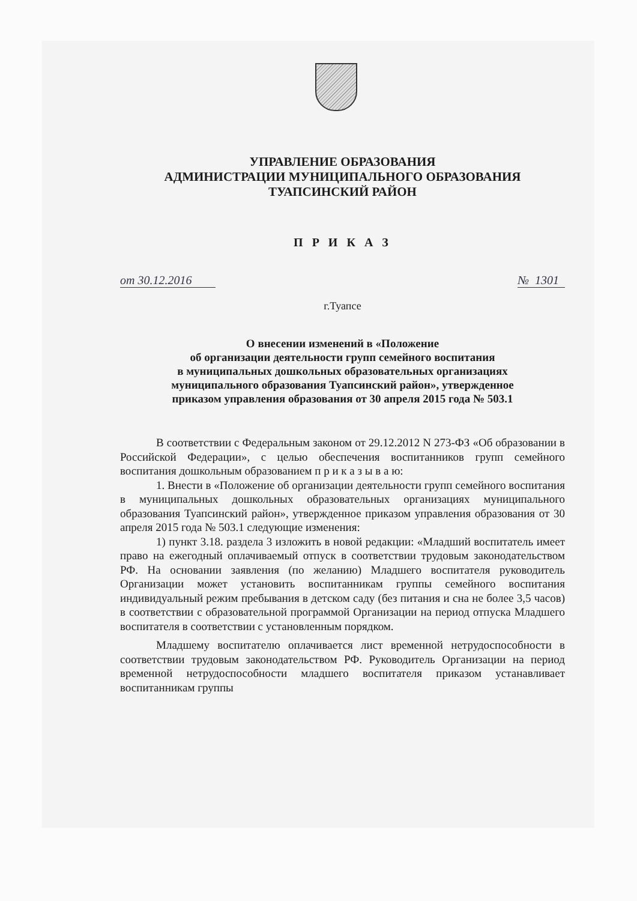УПРАВЛЕНИЕ ОБРАЗОВАНИЯ
АДМИНИСТРАЦИИ МУНИЦИПАЛЬНОГО ОБРАЗОВАНИЯ
ТУАПСИНСКИЙ РАЙОН
П Р И К А З
от 30.12.2016 № 1301
г.Туапсе
О внесении изменений в «Положение
об организации деятельности групп семейного воспитания
в муниципальных дошкольных образовательных организациях
муниципального образования Туапсинский район», утвержденное
приказом управления образования от 30 апреля 2015 года № 503.1
В соответствии с Федеральным законом от 29.12.2012 N 273-ФЗ «Об образовании в Российской Федерации», с целью обеспечения воспитанников групп семейного воспитания дошкольным образованием п р и к а з ы в а ю:
1. Внести в «Положение об организации деятельности групп семейного воспитания в муниципальных дошкольных образовательных организациях муниципального образования Туапсинский район», утвержденное приказом управления образования от 30 апреля 2015 года № 503.1 следующие изменения:
1) пункт 3.18. раздела 3 изложить в новой редакции: «Младший воспитатель имеет право на ежегодный оплачиваемый отпуск в соответствии трудовым законодательством РФ. На основании заявления (по желанию) Младшего воспитателя руководитель Организации может установить воспитанникам группы семейного воспитания индивидуальный режим пребывания в детском саду (без питания и сна не более 3,5 часов) в соответствии с образовательной программой Организации на период отпуска Младшего воспитателя в соответствии с установленным порядком.
Младшему воспитателю оплачивается лист временной нетрудоспособности в соответствии трудовым законодательством РФ. Руководитель Организации на период временной нетрудоспособности младшего воспитателя приказом устанавливает воспитанникам группы